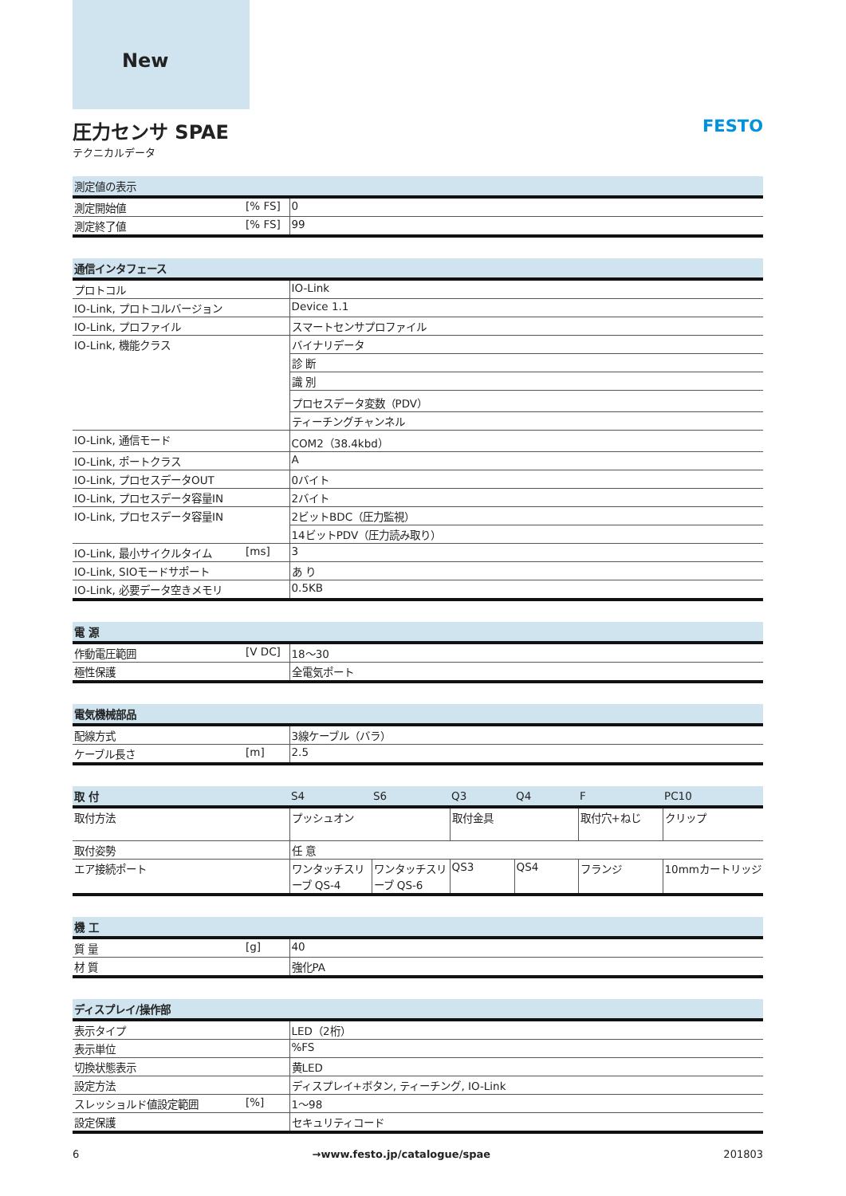New
圧力センサ SPAE
テクニカルデータ
FESTO
| 測定値の表示 | | |
| --- | --- | --- |
| 測定開始値 | [% FS] | 0 |
| 測定終了値 | [% FS] | 99 |
| 通信インタフェース | | |
| --- | --- | --- |
| プロトコル | | IO-Link |
| IO-Link, プロトコルバージョン | | Device 1.1 |
| IO-Link, プロファイル | | スマートセンサプロファイル |
| IO-Link, 機能クラス | | バイナリデータ |
| | | 診 断 |
| | | 識 別 |
| | | プロセスデータ変数（PDV） |
| | | ティーチングチャンネル |
| IO-Link, 通信モード | | COM2（38.4kbd） |
| IO-Link, ポートクラス | | A |
| IO-Link, プロセスデータOUT | | 0バイト |
| IO-Link, プロセスデータ容量IN | | 2バイト |
| IO-Link, プロセスデータ容量IN | | 2ビットBDC（圧力監視） |
| | | 14ビットPDV（圧力読み取り） |
| IO-Link, 最小サイクルタイム | [ms] | 3 |
| IO-Link, SIOモードサポート | | あ り |
| IO-Link, 必要データ空きメモリ | | 0.5KB |
| 電 源 | | |
| --- | --- | --- |
| 作動電圧範囲 | [V DC] | 18～30 |
| 極性保護 | | 全電気ポート |
| 電気機械部品 | | |
| --- | --- | --- |
| 配線方式 | | 3線ケーブル（バラ） |
| ケーブル長さ | [m] | 2.5 |
| 取 付 | S4 | S6 | Q3 | Q4 | F | PC10 |
| --- | --- | --- | --- | --- | --- | --- |
| 取付方法 | プッシュオン | | 取付金具 | | 取付穴+ねじ | クリップ |
| 取付姿勢 | 任 意 | | | | | |
| エア接続ポート | ワンタッチスリーブ QS-4 | ワンタッチスリーブ QS-6 | QS3 | QS4 | フランジ | 10mmカートリッジ |
| 機 工 | | |
| --- | --- | --- |
| 質 量 | [g] | 40 |
| 材 質 | | 強化PA |
| ディスプレイ/操作部 | | |
| --- | --- | --- |
| 表示タイプ | | LED（2桁） |
| 表示単位 | | %FS |
| 切換状態表示 | | 黄LED |
| 設定方法 | | ディスプレイ+ボタン, ティーチング, IO-Link |
| スレッショルド値設定範囲 | [%] | 1～98 |
| 設定保護 | | セキュリティコード |
6 →www.festo.jp/catalogue/spae 201803